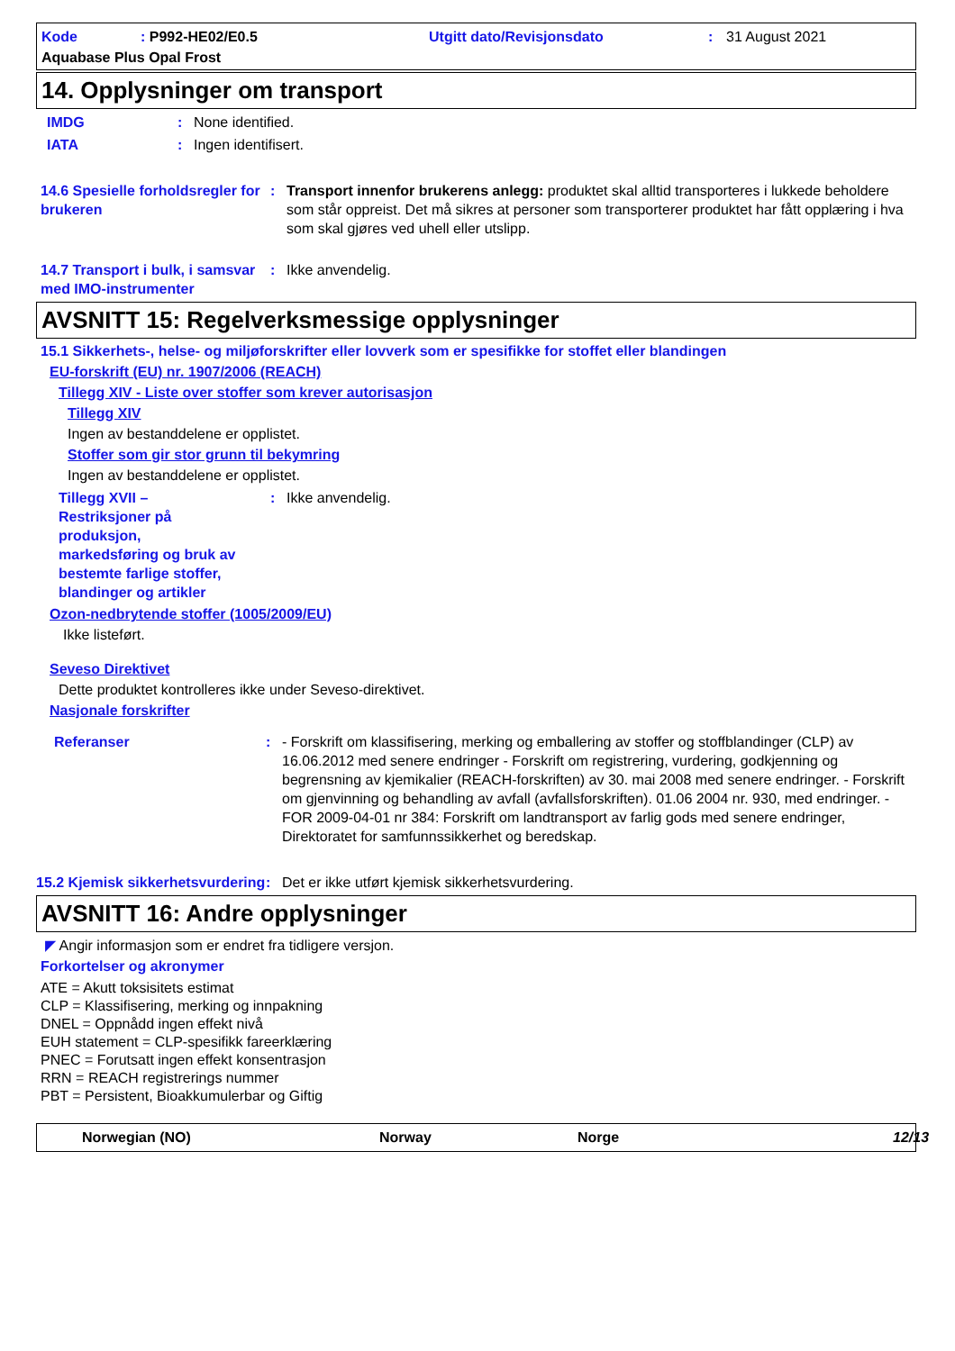Kode: P992-HE02/E0.5 Utgitt dato/Revisjonsdato: 31 August 2021 Aquabase Plus Opal Frost
14. Opplysninger om transport
IMDG: None identified.
IATA: Ingen identifisert.
14.6 Spesielle forholdsregler for brukeren: Transport innenfor brukerens anlegg: produktet skal alltid transporteres i lukkede beholdere som står oppreist. Det må sikres at personer som transporterer produktet har fått opplæring i hva som skal gjøres ved uhell eller utslipp.
14.7 Transport i bulk, i samsvar med IMO-instrumenter: Ikke anvendelig.
AVSNITT 15: Regelverksmessige opplysninger
15.1 Sikkerhets-, helse- og miljøforskrifter eller lovverk som er spesifikke for stoffet eller blandingen
EU-forskrift (EU) nr. 1907/2006 (REACH)
Tillegg XIV - Liste over stoffer som krever autorisasjon
Tillegg XIV
Ingen av bestanddelene er opplistet.
Stoffer som gir stor grunn til bekymring
Ingen av bestanddelene er opplistet.
Tillegg XVII – Restriksjoner på produksjon, markedsføring og bruk av bestemte farlige stoffer, blandinger og artikler: Ikke anvendelig.
Ozon-nedbrytende stoffer (1005/2009/EU)
Ikke listeført.
Seveso Direktivet
Dette produktet kontrolleres ikke under Seveso-direktivet.
Nasjonale forskrifter
Referanser: - Forskrift om klassifisering, merking og emballering av stoffer og stoffblandinger (CLP) av 16.06.2012 med senere endringer - Forskrift om registrering, vurdering, godkjenning og begrensning av kjemikalier (REACH-forskriften) av 30. mai 2008 med senere endringer. - Forskrift om gjenvinning og behandling av avfall (avfallsforskriften). 01.06 2004 nr. 930, med endringer. - FOR 2009-04-01 nr 384: Forskrift om landtransport av farlig gods med senere endringer, Direktoratet for samfunnssikkerhet og beredskap.
15.2 Kjemisk sikkerhetsvurdering: Det er ikke utført kjemisk sikkerhetsvurdering.
AVSNITT 16: Andre opplysninger
◤ Angir informasjon som er endret fra tidligere versjon.
Forkortelser og akronymer
ATE = Akutt toksisitets estimat
CLP = Klassifisering, merking og innpakning
DNEL = Oppnådd ingen effekt nivå
EUH statement = CLP-spesifikk fareerklæring
PNEC = Forutsatt ingen effekt konsentrasjon
RRN = REACH registrerings nummer
PBT = Persistent, Bioakkumulerbar og Giftig
Norwegian (NO) Norway Norge 12/13